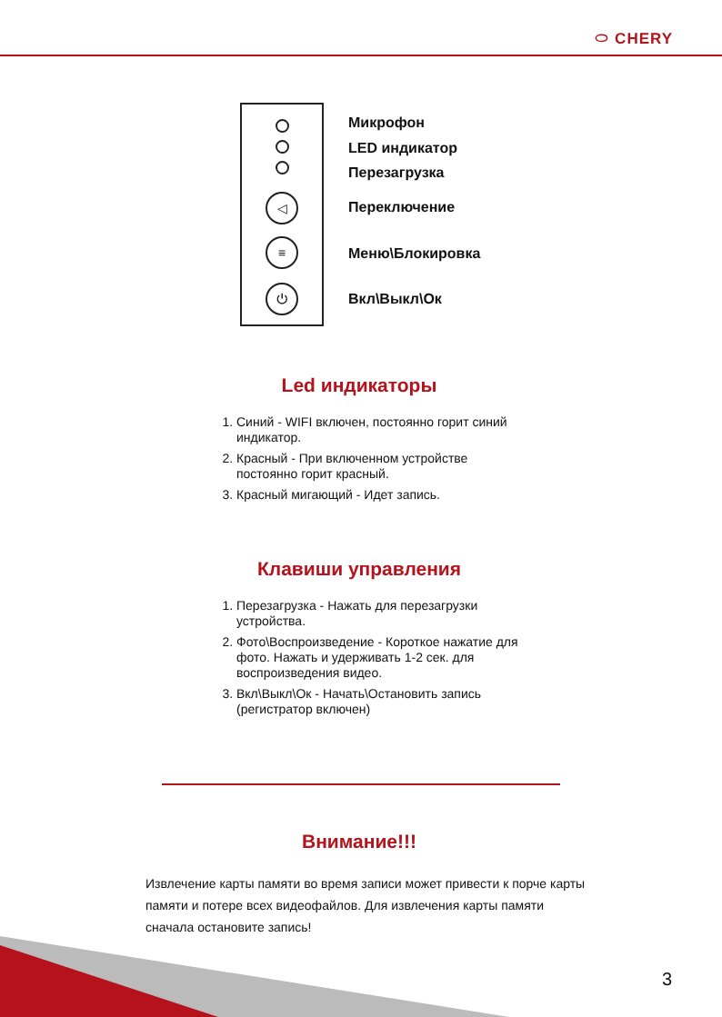⬭ CHERY
◁
≡
⏻
Микрофон
LED индикатор
Перезагрузка
Переключение
Меню\Блокировка
Вкл\Выкл\Ок
Led индикаторы
1. Синий - WIFI включен, постоянно горит синий индикатор.
2. Красный - При включенном устройстве постоянно горит красный.
3. Красный мигающий - Идет запись.
Клавиши управления
1. Перезагрузка - Нажать для перезагрузки устройства.
2. Фото\Воспроизведение - Короткое нажатие для фото. Нажать и удерживать 1-2 сек. для воспроизведения видео.
3. Вкл\Выкл\Ок - Начать\Остановить запись (регистратор включен)
Внимание!!!
Извлечение карты памяти во время записи может привести к порче карты памяти и потере всех видеофайлов. Для извлечения карты памяти сначала остановите запись!
3